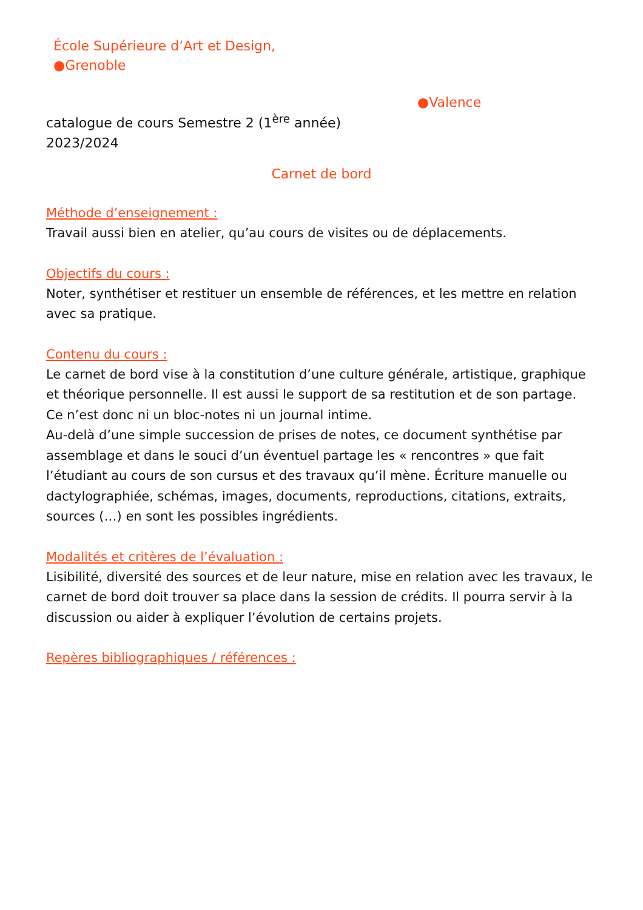École Supérieure d’Art et Design,
●Grenoble
●Valence
catalogue de cours Semestre 2 (1<sup>ère</sup> année)
2023/2024
Carnet de bord
Méthode d’enseignement :
Travail aussi bien en atelier, qu’au cours de visites ou de déplacements.
Objectifs du cours :
Noter, synthétiser et restituer un ensemble de références, et les mettre en relation avec sa pratique.
Contenu du cours :
Le carnet de bord vise à la constitution d’une culture générale, artistique, graphique et théorique personnelle. Il est aussi le support de sa restitution et de son partage. Ce n’est donc ni un bloc-notes ni un journal intime.
Au-delà d’une simple succession de prises de notes, ce document synthétise par assemblage et dans le souci d’un éventuel partage les « rencontres » que fait l’étudiant au cours de son cursus et des travaux qu’il mène. Écriture manuelle ou dactylographiée, schémas, images, documents, reproductions, citations, extraits, sources (…) en sont les possibles ingrédients.
Modalités et critères de l’évaluation :
Lisibilité, diversité des sources et de leur nature, mise en relation avec les travaux, le carnet de bord doit trouver sa place dans la session de crédits. Il pourra servir à la discussion ou aider à expliquer l’évolution de certains projets.
Repères bibliographiques / références :